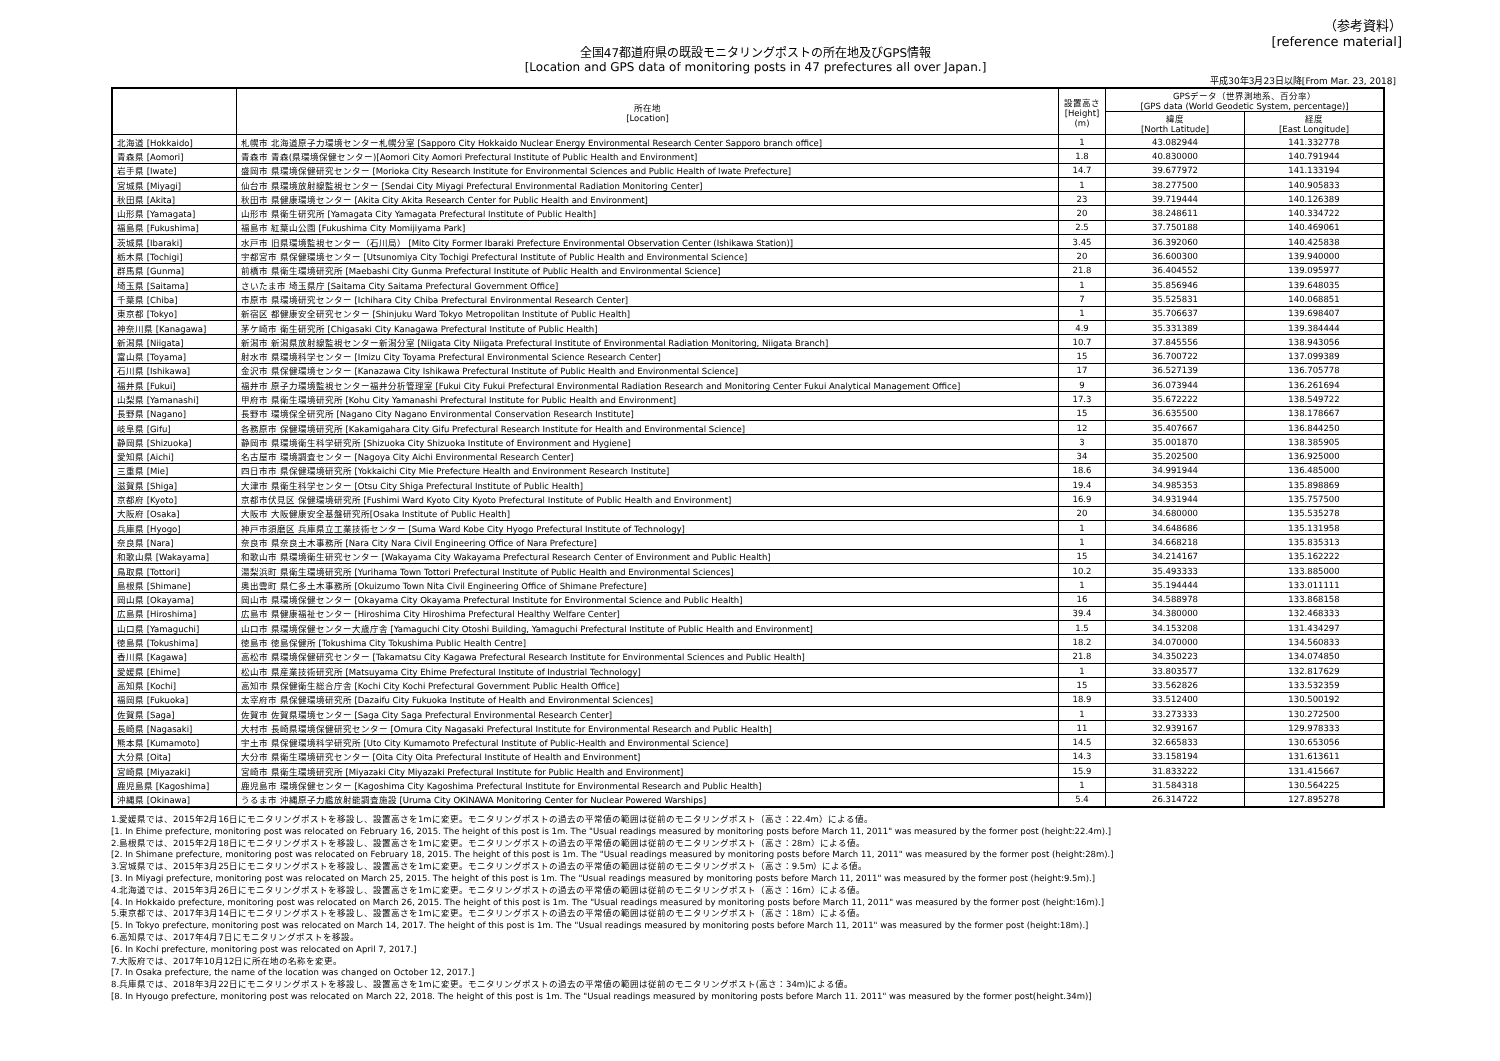（参考資料）
[reference material]
全国47都道府県の既設モニタリングポストの所在地及びGPS情報
[Location and GPS data of monitoring posts in 47 prefectures all over Japan.]
平成30年3月23日以降[From Mar. 23, 2018]
| | 所在地 [Location] | 設置高さ [Height] (m) | GPSデータ（世界測地系、百分率） [GPS data (World Geodetic System, percentage)] | |
| --- | --- | --- | --- | --- |
| | | | 緯度 [North Latitude] | 経度 [East Longitude] |
| 北海道 [Hokkaido] | 札幌市 北海道原子力環境センター札幌分室 [Sapporo City Hokkaido Nuclear Energy Environmental Research Center Sapporo branch office] | 1 | 43.082944 | 141.332778 |
| 青森県 [Aomori] | 青森市 青森(県環境保健センター)[Aomori City Aomori Prefectural Institute of Public Health and Environment] | 1.8 | 40.830000 | 140.791944 |
| 岩手県 [Iwate] | 盛岡市 県環境保健研究センター [Morioka City Research Institute for Environmental Sciences and Public Health of Iwate Prefecture] | 14.7 | 39.677972 | 141.133194 |
| 宮城県 [Miyagi] | 仙台市 県環境放射線監視センター [Sendai City Miyagi Prefectural Environmental Radiation Monitoring Center] | 1 | 38.277500 | 140.905833 |
| 秋田県 [Akita] | 秋田市 県健康環境センター [Akita City Akita Research Center for Public Health and Environment] | 23 | 39.719444 | 140.126389 |
| 山形県 [Yamagata] | 山形市 県衛生研究所 [Yamagata City Yamagata Prefectural Institute of Public Health] | 20 | 38.248611 | 140.334722 |
| 福島県 [Fukushima] | 福島市 紅葉山公園 [Fukushima City Momijiyama Park] | 2.5 | 37.750188 | 140.469061 |
| 茨城県 [Ibaraki] | 水戸市 旧県環境監視センター（石川局） [Mito City Former Ibaraki Prefecture Environmental Observation Center (Ishikawa Station)] | 3.45 | 36.392060 | 140.425838 |
| 栃木県 [Tochigi] | 宇都宮市 県保健環境センター [Utsunomiya City Tochigi Prefectural Institute of Public Health and Environmental Science] | 20 | 36.600300 | 139.940000 |
| 群馬県 [Gunma] | 前橋市 県衛生環境研究所 [Maebashi City Gunma Prefectural Institute of Public Health and Environmental Science] | 21.8 | 36.404552 | 139.095977 |
| 埼玉県 [Saitama] | さいたま市 埼玉県庁 [Saitama City Saitama Prefectural Government Office] | 1 | 35.856946 | 139.648035 |
| 千葉県 [Chiba] | 市原市 県環境研究センター [Ichihara City Chiba Prefectural Environmental Research Center] | 7 | 35.525831 | 140.068851 |
| 東京都 [Tokyo] | 新宿区 都健康安全研究センター [Shinjuku Ward Tokyo Metropolitan Institute of Public Health] | 1 | 35.706637 | 139.698407 |
| 神奈川県 [Kanagawa] | 茅ケ崎市 衛生研究所 [Chigasaki City Kanagawa Prefectural Institute of Public Health] | 4.9 | 35.331389 | 139.384444 |
| 新潟県 [Niigata] | 新潟市 新潟県放射線監視センター新潟分室 [Niigata City Niigata Prefectural Institute of Environmental Radiation Monitoring, Niigata Branch] | 10.7 | 37.845556 | 138.943056 |
| 富山県 [Toyama] | 射水市 県環境科学センター [Imizu City Toyama Prefectural Environmental Science Research Center] | 15 | 36.700722 | 137.099389 |
| 石川県 [Ishikawa] | 金沢市 県保健環境センター [Kanazawa City Ishikawa Prefectural Institute of Public Health and Environmental Science] | 17 | 36.527139 | 136.705778 |
| 福井県 [Fukui] | 福井市 原子力環境監視センター福井分析管理室 [Fukui City Fukui Prefectural Environmental Radiation Research and Monitoring Center Fukui Analytical Management Office] | 9 | 36.073944 | 136.261694 |
| 山梨県 [Yamanashi] | 甲府市 県衛生環境研究所 [Kohu City Yamanashi Prefectural Institute for Public Health and Environment] | 17.3 | 35.672222 | 138.549722 |
| 長野県 [Nagano] | 長野市 環境保全研究所 [Nagano City Nagano Environmental Conservation Research Institute] | 15 | 36.635500 | 138.178667 |
| 岐阜県 [Gifu] | 各務原市 保健環境研究所 [Kakamigahara City Gifu Prefectural Research Institute for Health and Environmental Science] | 12 | 35.407667 | 136.844250 |
| 静岡県 [Shizuoka] | 静岡市 県環境衛生科学研究所 [Shizuoka City Shizuoka Institute of Environment and Hygiene] | 3 | 35.001870 | 138.385905 |
| 愛知県 [Aichi] | 名古屋市 環境調査センター [Nagoya City Aichi Environmental Research Center] | 34 | 35.202500 | 136.925000 |
| 三重県 [Mie] | 四日市市 県保健環境研究所 [Yokkaichi City Mie Prefecture Health and Environment Research Institute] | 18.6 | 34.991944 | 136.485000 |
| 滋賀県 [Shiga] | 大津市 県衛生科学センター [Otsu City Shiga Prefectural Institute of Public Health] | 19.4 | 34.985353 | 135.898869 |
| 京都府 [Kyoto] | 京都市伏見区 保健環境研究所 [Fushimi Ward Kyoto City Kyoto Prefectural Institute of Public Health and Environment] | 16.9 | 34.931944 | 135.757500 |
| 大阪府 [Osaka] | 大阪市 大阪健康安全基盤研究所[Osaka Institute of Public Health] | 20 | 34.680000 | 135.535278 |
| 兵庫県 [Hyogo] | 神戸市須磨区 兵庫県立工業技術センター [Suma Ward Kobe City Hyogo Prefectural Institute of Technology] | 1 | 34.648686 | 135.131958 |
| 奈良県 [Nara] | 奈良市 県奈良土木事務所 [Nara City Nara Civil Engineering Office of Nara Prefecture] | 1 | 34.668218 | 135.835313 |
| 和歌山県 [Wakayama] | 和歌山市 県環境衛生研究センター [Wakayama City Wakayama Prefectural Research Center of Environment and Public Health] | 15 | 34.214167 | 135.162222 |
| 鳥取県 [Tottori] | 湯梨浜町 県衛生環境研究所 [Yurihama Town Tottori Prefectural Institute of Public Health and Environmental Sciences] | 10.2 | 35.493333 | 133.885000 |
| 島根県 [Shimane] | 奥出雲町 県仁多土木事務所 [Okuizumo Town Nita Civil Engineering Office of Shimane Prefecture] | 1 | 35.194444 | 133.011111 |
| 岡山県 [Okayama] | 岡山市 県環境保健センター [Okayama City Okayama Prefectural Institute for Environmental Science and Public Health] | 16 | 34.588978 | 133.868158 |
| 広島県 [Hiroshima] | 広島市 県健康福祉センター [Hiroshima City Hiroshima Prefectural Healthy Welfare Center] | 39.4 | 34.380000 | 132.468333 |
| 山口県 [Yamaguchi] | 山口市 県環境保健センター大歳庁舎 [Yamaguchi City Otoshi Building, Yamaguchi Prefectural Institute of Public Health and Environment] | 1.5 | 34.153208 | 131.434297 |
| 徳島県 [Tokushima] | 徳島市 徳島保健所 [Tokushima City Tokushima Public Health Centre] | 18.2 | 34.070000 | 134.560833 |
| 香川県 [Kagawa] | 高松市 県環境保健研究センター [Takamatsu City Kagawa Prefectural Research Institute for Environmental Sciences and Public Health] | 21.8 | 34.350223 | 134.074850 |
| 愛媛県 [Ehime] | 松山市 県産業技術研究所 [Matsuyama City Ehime Prefectural Institute of Industrial Technology] | 1 | 33.803577 | 132.817629 |
| 高知県 [Kochi] | 高知市 県保健衛生総合庁舎 [Kochi City Kochi Prefectural Government Public Health Office] | 15 | 33.562826 | 133.532359 |
| 福岡県 [Fukuoka] | 太宰府市 県保健環境研究所 [Dazaifu City Fukuoka Institute of Health and Environmental Sciences] | 18.9 | 33.512400 | 130.500192 |
| 佐賀県 [Saga] | 佐賀市 佐賀県環境センター [Saga City Saga Prefectural Environmental Research Center] | 1 | 33.273333 | 130.272500 |
| 長崎県 [Nagasaki] | 大村市 長崎県環境保健研究センター [Omura City Nagasaki Prefectural Institute for Environmental Research and Public Health] | 11 | 32.939167 | 129.978333 |
| 熊本県 [Kumamoto] | 宇土市 県保健環境科学研究所 [Uto City Kumamoto Prefectural Institute of Public-Health and Environmental Science] | 14.5 | 32.665833 | 130.653056 |
| 大分県 [Oita] | 大分市 県衛生環境研究センター [Oita City Oita Prefectural Institute of Health and Environment] | 14.3 | 33.158194 | 131.613611 |
| 宮崎県 [Miyazaki] | 宮崎市 県衛生環境研究所 [Miyazaki City Miyazaki Prefectural Institute for Public Health and Environment] | 15.9 | 31.833222 | 131.415667 |
| 鹿児島県 [Kagoshima] | 鹿児島市 環境保健センター [Kagoshima City Kagoshima Prefectural Institute for Environmental Research and Public Health] | 1 | 31.584318 | 130.564225 |
| 沖縄県 [Okinawa] | うるま市 沖縄原子力艦放射能調査施設 [Uruma City OKINAWA Monitoring Center for Nuclear Powered Warships] | 5.4 | 26.314722 | 127.895278 |
1.愛媛県では、2015年2月16日にモニタリングポストを移設し、設置高さを1mに変更。モニタリングポストの過去の平常値の範囲は従前のモニタリングポスト（高さ：22.4m）による値。
[1. In Ehime prefecture, monitoring post was relocated on February 16, 2015. The height of this post is 1m. The "Usual readings measured by monitoring posts before March 11, 2011" was measured by the former post (height:22.4m).]
2.島根県では、2015年2月18日にモニタリングポストを移設し、設置高さを1mに変更。モニタリングポストの過去の平常値の範囲は従前のモニタリングポスト（高さ：28m）による値。
[2. In Shimane prefecture, monitoring post was relocated on February 18, 2015. The height of this post is 1m. The "Usual readings measured by monitoring posts before March 11, 2011" was measured by the former post (height:28m).]
3.宮城県では、2015年3月25日にモニタリングポストを移設し、設置高さを1mに変更。モニタリングポストの過去の平常値の範囲は従前のモニタリングポスト（高さ：9.5m）による値。
[3. In Miyagi prefecture, monitoring post was relocated on March 25, 2015. The height of this post is 1m. The "Usual readings measured by monitoring posts before March 11, 2011" was measured by the former post (height:9.5m).]
4.北海道では、2015年3月26日にモニタリングポストを移設し、設置高さを1mに変更。モニタリングポストの過去の平常値の範囲は従前のモニタリングポスト（高さ：16m）による値。
[4. In Hokkaido prefecture, monitoring post was relocated on March 26, 2015. The height of this post is 1m. The "Usual readings measured by monitoring posts before March 11, 2011" was measured by the former post (height:16m).]
5.東京都では、2017年3月14日にモニタリングポストを移設し、設置高さを1mに変更。モニタリングポストの過去の平常値の範囲は従前のモニタリングポスト（高さ：18m）による値。
[5. In Tokyo prefecture, monitoring post was relocated on March 14, 2017. The height of this post is 1m. The "Usual readings measured by monitoring posts before March 11, 2011" was measured by the former post (height:18m).]
6.高知県では、2017年4月7日にモニタリングポストを移設。
[6. In Kochi prefecture, monitoring post was relocated on April 7, 2017.]
7.大阪府では、2017年10月12日に所在地の名称を変更。
[7. In Osaka prefecture, the name of the location was changed on October 12, 2017.]
8.兵庫県では、2018年3月22日にモニタリングポストを移設し、設置高さを1mに変更。モニタリングポストの過去の平常値の範囲は従前のモニタリングポスト(高さ：34m)による値。
[8. In Hyougo prefecture, monitoring post was relocated on March 22, 2018. The height of this post is 1m. The "Usual readings measured by monitoring posts before March 11. 2011" was measured by the former post(height.34m)]